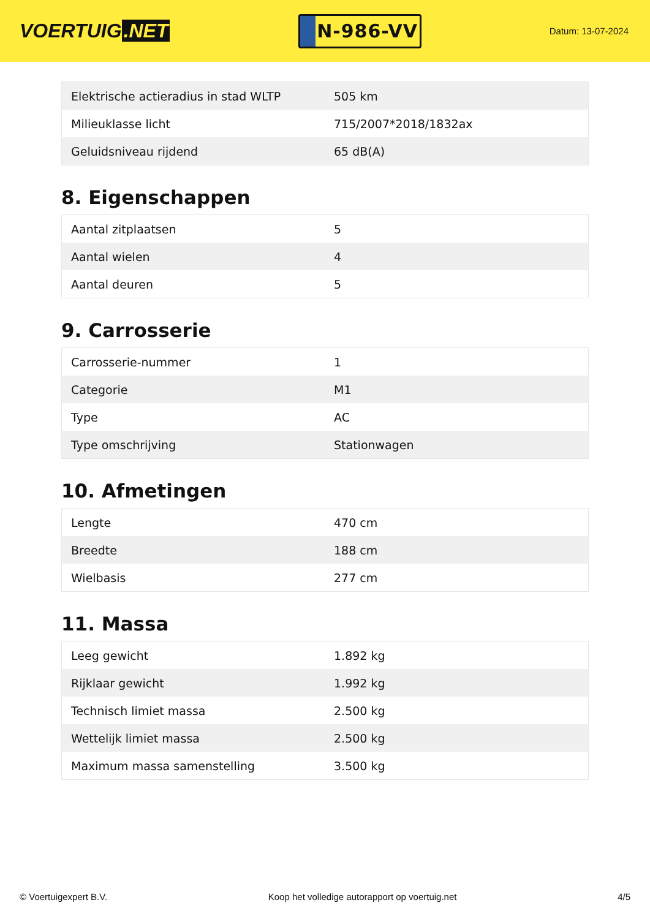VOERTUIG.NET
N-986-VV
Datum: 13-07-2024
| Elektrische actieradius in stad WLTP | 505 km |
| Milieuklasse licht | 715/2007*2018/1832ax |
| Geluidsniveau rijdend | 65 dB(A) |
8. Eigenschappen
| Aantal zitplaatsen | 5 |
| Aantal wielen | 4 |
| Aantal deuren | 5 |
9. Carrosserie
| Carrosserie-nummer | 1 |
| Categorie | M1 |
| Type | AC |
| Type omschrijving | Stationwagen |
10. Afmetingen
| Lengte | 470 cm |
| Breedte | 188 cm |
| Wielbasis | 277 cm |
11. Massa
| Leeg gewicht | 1.892 kg |
| Rijklaar gewicht | 1.992 kg |
| Technisch limiet massa | 2.500 kg |
| Wettelijk limiet massa | 2.500 kg |
| Maximum massa samenstelling | 3.500 kg |
© Voertuigexpert B.V. Koop het volledige autorapport op voertuig.net 4/5